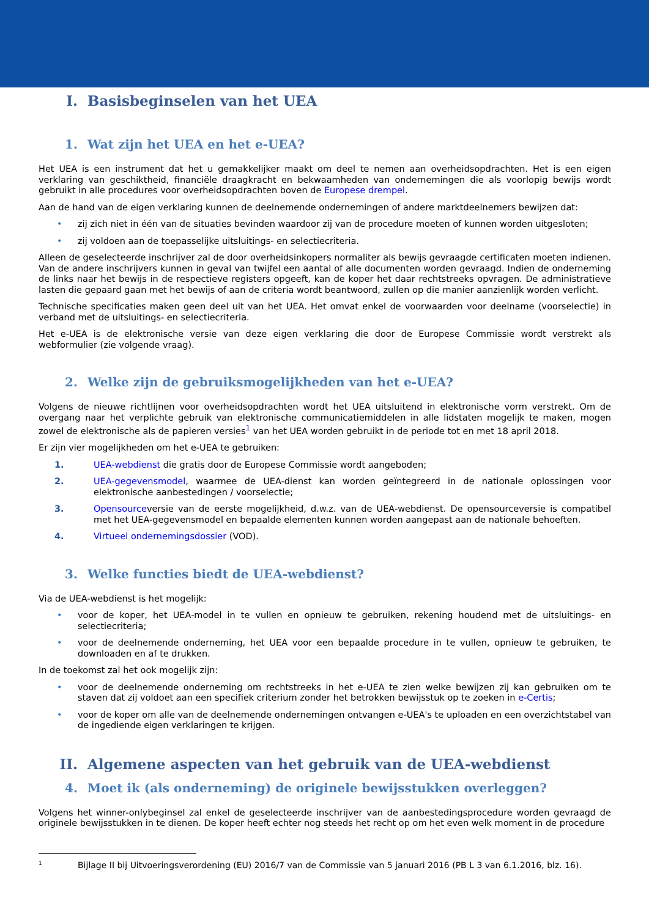I. Basisbeginselen van het UEA
1. Wat zijn het UEA en het e-UEA?
Het UEA is een instrument dat het u gemakkelijker maakt om deel te nemen aan overheidsopdrachten. Het is een eigen verklaring van geschiktheid, financiële draagkracht en bekwaamheden van ondernemingen die als voorlopig bewijs wordt gebruikt in alle procedures voor overheidsopdrachten boven de Europese drempel.
Aan de hand van de eigen verklaring kunnen de deelnemende ondernemingen of andere marktdeelnemers bewijzen dat:
• zij zich niet in één van de situaties bevinden waardoor zij van de procedure moeten of kunnen worden uitgesloten;
• zij voldoen aan de toepasselijke uitsluitings- en selectiecriteria.
Alleen de geselecteerde inschrijver zal de door overheidsinkopers normaliter als bewijs gevraagde certificaten moeten indienen. Van de andere inschrijvers kunnen in geval van twijfel een aantal of alle documenten worden gevraagd. Indien de onderneming de links naar het bewijs in de respectieve registers opgeeft, kan de koper het daar rechtstreeks opvragen. De administratieve lasten die gepaard gaan met het bewijs of aan de criteria wordt beantwoord, zullen op die manier aanzienlijk worden verlicht.
Technische specificaties maken geen deel uit van het UEA. Het omvat enkel de voorwaarden voor deelname (voorselectie) in verband met de uitsluitings- en selectiecriteria.
Het e-UEA is de elektronische versie van deze eigen verklaring die door de Europese Commissie wordt verstrekt als webformulier (zie volgende vraag).
2. Welke zijn de gebruiksmogelijkheden van het e-UEA?
Volgens de nieuwe richtlijnen voor overheidsopdrachten wordt het UEA uitsluitend in elektronische vorm verstrekt. Om de overgang naar het verplichte gebruik van elektronische communicatiemiddelen in alle lidstaten mogelijk te maken, mogen zowel de elektronische als de papieren versies<sup>1</sup> van het UEA worden gebruikt in de periode tot en met 18 april 2018.
Er zijn vier mogelijkheden om het e-UEA te gebruiken:
1. UEA-webdienst die gratis door de Europese Commissie wordt aangeboden;
2. UEA-gegevensmodel, waarmee de UEA-dienst kan worden geïntegreerd in de nationale oplossingen voor elektronische aanbestedingen / voorselectie;
3. Opensourceversie van de eerste mogelijkheid, d.w.z. van de UEA-webdienst. De opensourceversie is compatibel met het UEA-gegevensmodel en bepaalde elementen kunnen worden aangepast aan de nationale behoeften.
4. Virtueel ondernemingsdossier (VOD).
3. Welke functies biedt de UEA-webdienst?
Via de UEA-webdienst is het mogelijk:
• voor de koper, het UEA-model in te vullen en opnieuw te gebruiken, rekening houdend met de uitsluitings- en selectiecriteria;
• voor de deelnemende onderneming, het UEA voor een bepaalde procedure in te vullen, opnieuw te gebruiken, te downloaden en af te drukken.
In de toekomst zal het ook mogelijk zijn:
• voor de deelnemende onderneming om rechtstreeks in het e-UEA te zien welke bewijzen zij kan gebruiken om te staven dat zij voldoet aan een specifiek criterium zonder het betrokken bewijsstuk op te zoeken in e-Certis;
• voor de koper om alle van de deelnemende ondernemingen ontvangen e-UEA's te uploaden en een overzichtstabel van de ingediende eigen verklaringen te krijgen.
II. Algemene aspecten van het gebruik van de UEA-webdienst
4. Moet ik (als onderneming) de originele bewijsstukken overleggen?
Volgens het winner-onlybeginsel zal enkel de geselecteerde inschrijver van de aanbestedingsprocedure worden gevraagd de originele bewijsstukken in te dienen. De koper heeft echter nog steeds het recht op om het even welk moment in de procedure
<sup>1</sup> Bijlage II bij Uitvoeringsverordening (EU) 2016/7 van de Commissie van 5 januari 2016 (PB L 3 van 6.1.2016, blz. 16).